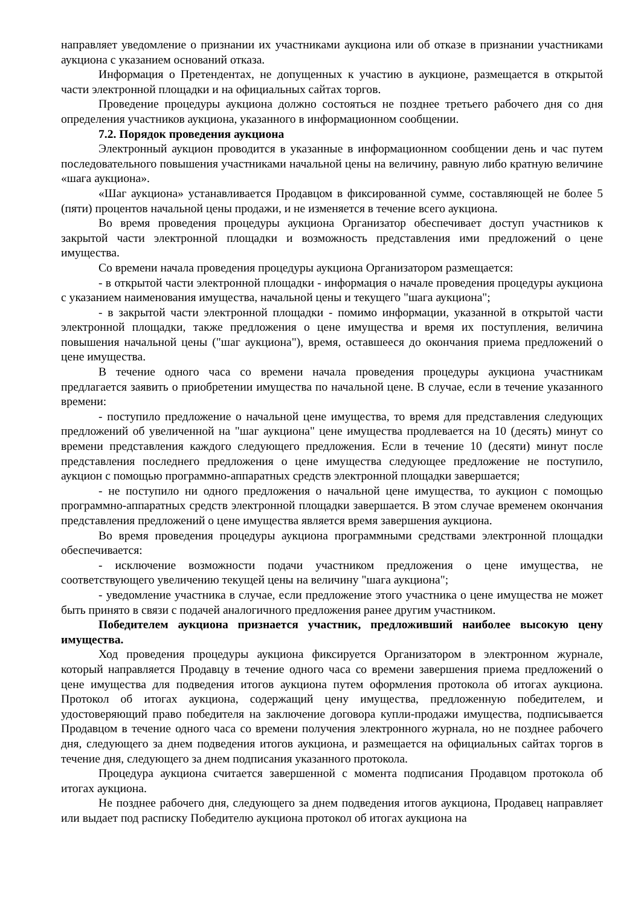направляет уведомление о признании их участниками аукциона или об отказе в признании участниками аукциона с указанием оснований отказа.
Информация о Претендентах, не допущенных к участию в аукционе, размещается в открытой части электронной площадки и на официальных сайтах торгов.
Проведение процедуры аукциона должно состояться не позднее третьего рабочего дня со дня определения участников аукциона, указанного в информационном сообщении.
7.2. Порядок проведения аукциона
Электронный аукцион проводится в указанные в информационном сообщении день и час путем последовательного повышения участниками начальной цены на величину, равную либо кратную величине «шага аукциона».
«Шаг аукциона» устанавливается Продавцом в фиксированной сумме, составляющей не более 5 (пяти) процентов начальной цены продажи, и не изменяется в течение всего аукциона.
Во время проведения процедуры аукциона Организатор обеспечивает доступ участников к закрытой части электронной площадки и возможность представления ими предложений о цене имущества.
Со времени начала проведения процедуры аукциона Организатором размещается:
- в открытой части электронной площадки - информация о начале проведения процедуры аукциона с указанием наименования имущества, начальной цены и текущего "шага аукциона";
- в закрытой части электронной площадки - помимо информации, указанной в открытой части электронной площадки, также предложения о цене имущества и время их поступления, величина повышения начальной цены ("шаг аукциона"), время, оставшееся до окончания приема предложений о цене имущества.
В течение одного часа со времени начала проведения процедуры аукциона участникам предлагается заявить о приобретении имущества по начальной цене. В случае, если в течение указанного времени:
- поступило предложение о начальной цене имущества, то время для представления следующих предложений об увеличенной на "шаг аукциона" цене имущества продлевается на 10 (десять) минут со времени представления каждого следующего предложения. Если в течение 10 (десяти) минут после представления последнего предложения о цене имущества следующее предложение не поступило, аукцион с помощью программно-аппаратных средств электронной площадки завершается;
- не поступило ни одного предложения о начальной цене имущества, то аукцион с помощью программно-аппаратных средств электронной площадки завершается. В этом случае временем окончания представления предложений о цене имущества является время завершения аукциона.
Во время проведения процедуры аукциона программными средствами электронной площадки обеспечивается:
- исключение возможности подачи участником предложения о цене имущества, не соответствующего увеличению текущей цены на величину "шага аукциона";
- уведомление участника в случае, если предложение этого участника о цене имущества не может быть принято в связи с подачей аналогичного предложения ранее другим участником.
Победителем аукциона признается участник, предложивший наиболее высокую цену имущества.
Ход проведения процедуры аукциона фиксируется Организатором в электронном журнале, который направляется Продавцу в течение одного часа со времени завершения приема предложений о цене имущества для подведения итогов аукциона путем оформления протокола об итогах аукциона. Протокол об итогах аукциона, содержащий цену имущества, предложенную победителем, и удостоверяющий право победителя на заключение договора купли-продажи имущества, подписывается Продавцом в течение одного часа со времени получения электронного журнала, но не позднее рабочего дня, следующего за днем подведения итогов аукциона, и размещается на официальных сайтах торгов в течение дня, следующего за днем подписания указанного протокола.
Процедура аукциона считается завершенной с момента подписания Продавцом протокола об итогах аукциона.
Не позднее рабочего дня, следующего за днем подведения итогов аукциона, Продавец направляет или выдает под расписку Победителю аукциона протокол об итогах аукциона на